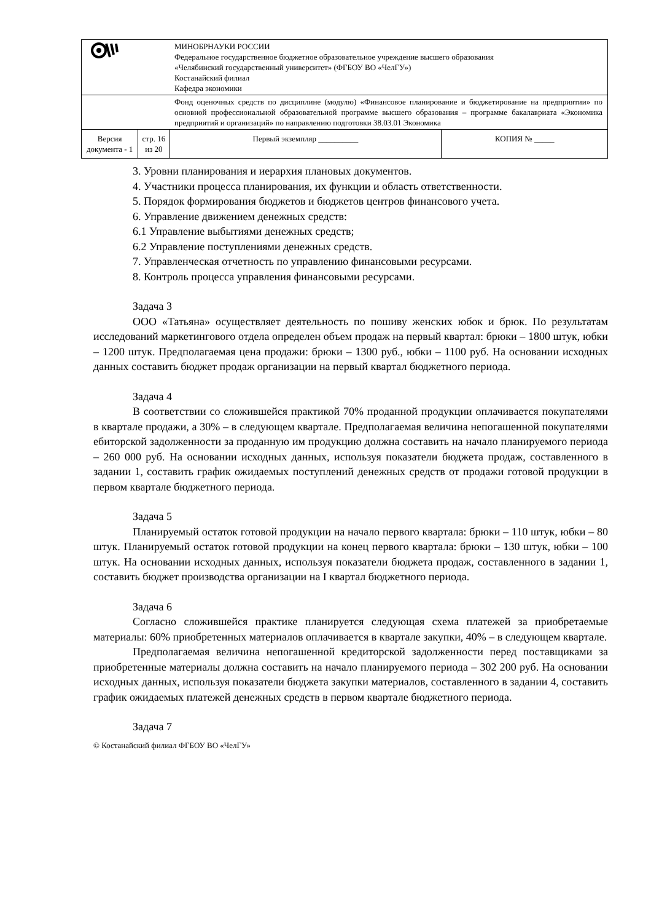| | | МИНОБРНАУКИ РОССИИ Федеральное государственное бюджетное образовательное учреждение высшего образования «Челябинский государственный университет» (ФГБОУ ВО «ЧелГУ») Костанайский филиал Кафедра экономики | |
| | | Фонд оценочных средств по дисциплине (модулю) «Финансовое планирование и бюджетирование на предприятии» по основной профессиональной образовательной программе высшего образования – программе бакалавриата «Экономика предприятий и организаций» по направлению подготовки 38.03.01 Экономика | |
| Версия документа - 1 | стр. 16 из 20 | Первый экземпляр __________ | КОПИЯ № _____ |
3. Уровни планирования и иерархия плановых документов.
4. Участники процесса планирования, их функции и область ответственности.
5. Порядок формирования бюджетов и бюджетов центров финансового учета.
6. Управление движением денежных средств:
6.1 Управление выбытиями денежных средств;
6.2 Управление поступлениями денежных средств.
7. Управленческая отчетность по управлению финансовыми ресурсами.
8. Контроль процесса управления финансовыми ресурсами.
Задача 3
ООО «Татьяна» осуществляет деятельность по пошиву женских юбок и брюк. По результатам исследований маркетингового отдела определен объем продаж на первый квартал: брюки – 1800 штук, юбки – 1200 штук. Предполагаемая цена продажи: брюки – 1300 руб., юбки – 1100 руб. На основании исходных данных составить бюджет продаж организации на первый квартал бюджетного периода.
Задача 4
В соответствии со сложившейся практикой 70% проданной продукции оплачивается покупателями в квартале продажи, а 30% – в следующем квартале. Предполагаемая величина непогашенной покупателями ебиторской задолженности за проданную им продукцию должна составить на начало планируемого периода – 260 000 руб. На основании исходных данных, используя показатели бюджета продаж, составленного в задании 1, составить график ожидаемых поступлений денежных средств от продажи готовой продукции в первом квартале бюджетного периода.
Задача 5
Планируемый остаток готовой продукции на начало первого квартала: брюки – 110 штук, юбки – 80 штук. Планируемый остаток готовой продукции на конец первого квартала: брюки – 130 штук, юбки – 100 штук. На основании исходных данных, используя показатели бюджета продаж, составленного в задании 1, составить бюджет производства организации на I квартал бюджетного периода.
Задача 6
Согласно сложившейся практике планируется следующая схема платежей за приобретаемые материалы: 60% приобретенных материалов оплачивается в квартале закупки, 40% – в следующем квартале.
Предполагаемая величина непогашенной кредиторской задолженности перед поставщиками за приобретенные материалы должна составить на начало планируемого периода – 302 200 руб. На основании исходных данных, используя показатели бюджета закупки материалов, составленного в задании 4, составить график ожидаемых платежей денежных средств в первом квартале бюджетного периода.
Задача 7
© Костанайский филиал ФГБОУ ВО «ЧелГУ»